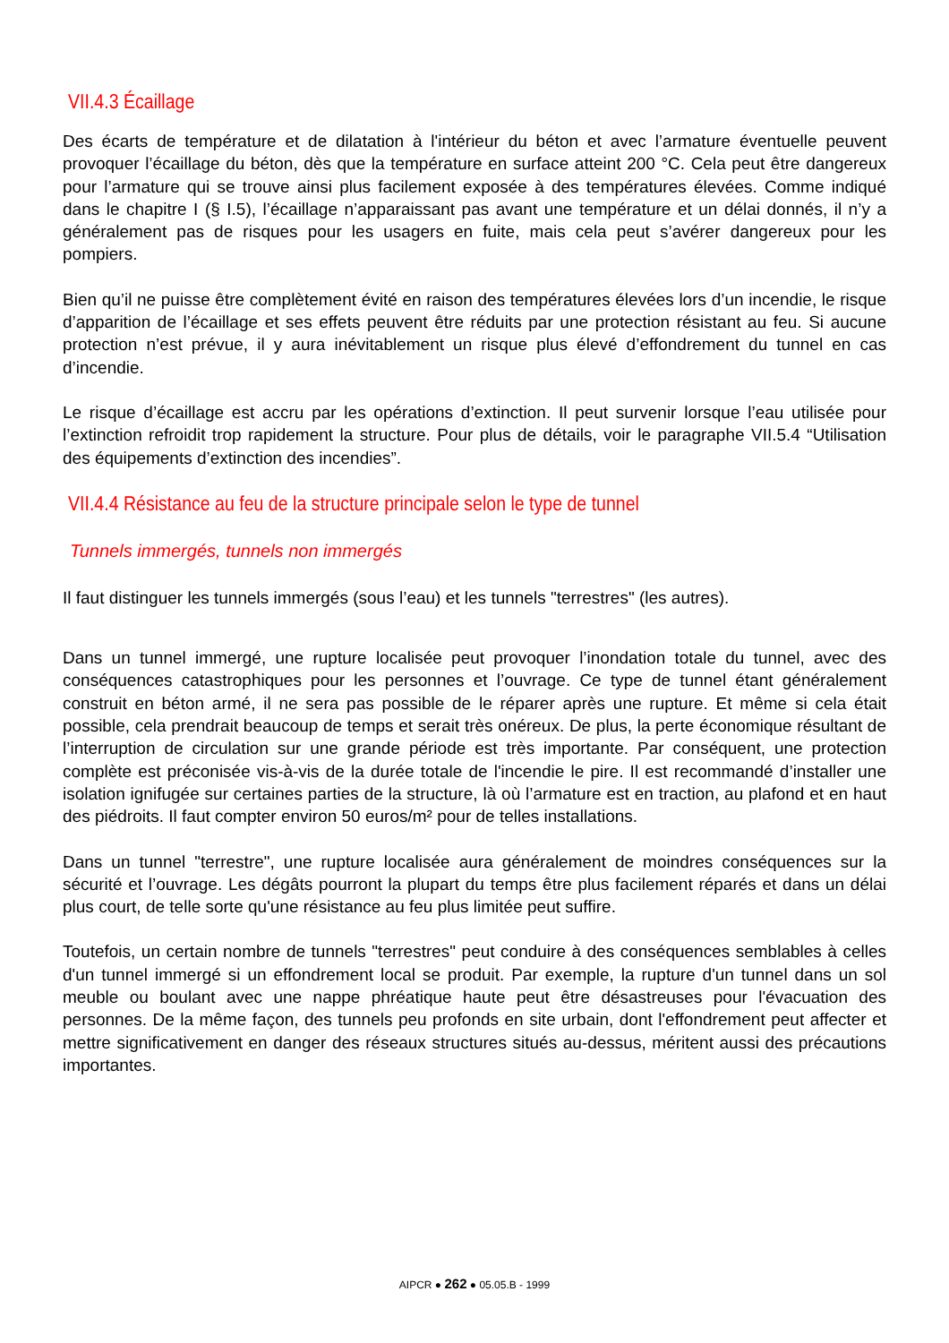VII.4.3 Écaillage
Des écarts de température et de dilatation à l'intérieur du béton et avec l’armature éventuelle peuvent provoquer l’écaillage du béton, dès que la température en surface atteint 200 °C. Cela peut être dangereux pour l’armature qui se trouve ainsi plus facilement exposée à des températures élevées. Comme indiqué dans le chapitre I (§ I.5), l’écaillage n’apparaissant pas avant une température et un délai donnés, il n’y a généralement pas de risques pour les usagers en fuite, mais cela peut s’avérer dangereux pour les pompiers.
Bien qu’il ne puisse être complètement évité en raison des températures élevées lors d’un incendie, le risque d’apparition de l’écaillage et ses effets peuvent être réduits par une protection résistant au feu. Si aucune protection n’est prévue, il y aura inévitablement un risque plus élevé d’effondrement du tunnel en cas d’incendie.
Le risque d’écaillage est accru par les opérations d’extinction. Il peut survenir lorsque l’eau utilisée pour l’extinction refroidit trop rapidement la structure. Pour plus de détails, voir le paragraphe VII.5.4 “Utilisation des équipements d’extinction des incendies”.
VII.4.4 Résistance au feu de la structure principale selon le type de tunnel
Tunnels immergés, tunnels non immergés
Il faut distinguer les tunnels immergés (sous l’eau) et les tunnels "terrestres" (les autres).
Dans un tunnel immergé, une rupture localisée peut provoquer l’inondation totale du tunnel, avec des conséquences catastrophiques pour les personnes et l’ouvrage. Ce type de tunnel étant généralement construit en béton armé, il ne sera pas possible de le réparer après une rupture. Et même si cela était possible, cela prendrait beaucoup de temps et serait très onéreux. De plus, la perte économique résultant de l’interruption de circulation sur une grande période est très importante. Par conséquent, une protection complète est préconisée vis-à-vis de la durée totale de l'incendie le pire. Il est recommandé d’installer une isolation ignifugée sur certaines parties de la structure, là où l’armature est en traction, au plafond et en haut des piédroits. Il faut compter environ 50 euros/m² pour de telles installations.
Dans un tunnel "terrestre", une rupture localisée aura généralement de moindres conséquences sur la sécurité et l’ouvrage. Les dégâts pourront la plupart du temps être plus facilement réparés et dans un délai plus court, de telle sorte qu'une résistance au feu plus limitée peut suffire.
Toutefois, un certain nombre de tunnels "terrestres" peut conduire à des conséquences semblables à celles d'un tunnel immergé si un effondrement local se produit. Par exemple, la rupture d'un tunnel dans un sol meuble ou boulant avec une nappe phréatique haute peut être désastreuses pour l'évacuation des personnes. De la même façon, des tunnels peu profonds en site urbain, dont l'effondrement peut affecter et mettre significativement en danger des réseaux structures situés au-dessus, méritent aussi des précautions importantes.
AIPCR ● 262 ● 05.05.B - 1999